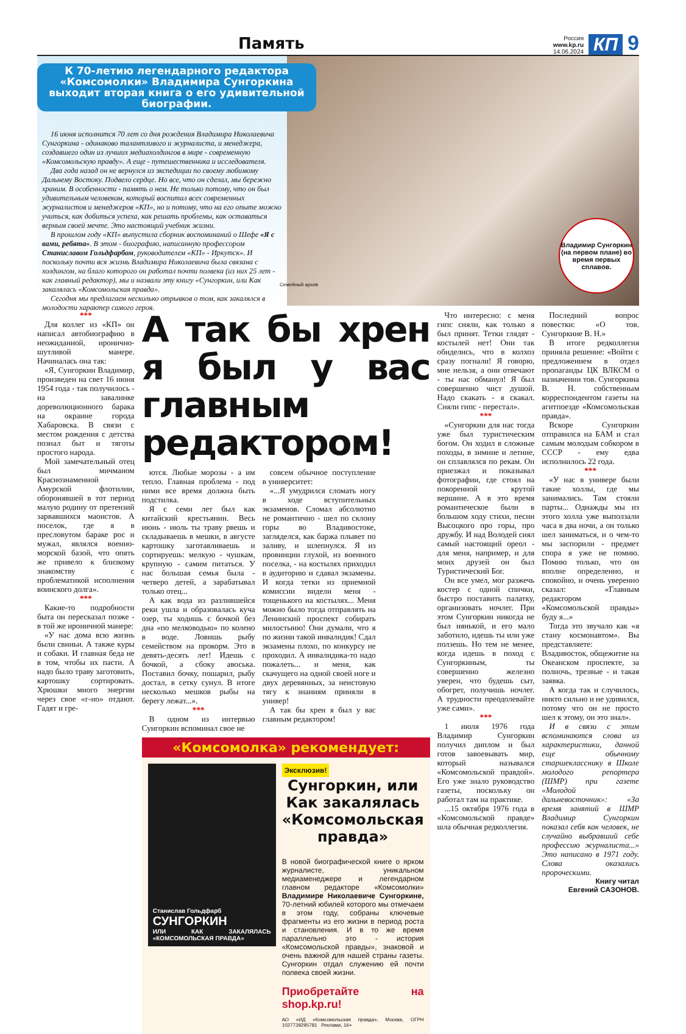Память
Россия
www.kp.ru
14.06.2024
КП 9
К 70-летию легендарного редактора «Комсомолки» Владимира Сунгоркина выходит вторая книга о его удивительной биографии.
16 июня исполнится 70 лет со дня рождения Владимира Николаевича Сунгоркина - одинаково талантливого и журналиста, и менеджера, создавшего один из лучших медиахолдингов в мире - современную «Комсомольскую правду». А еще - путешественника и исследователя.
Два года назад он не вернулся из экспедиции по своему любимому Дальнему Востоку. Подвело сердце. Но все, что он сделал, мы бережно храним. В особенности - память о нем. Не только потому, что он был удивительным человеком, который воспитал всех современных журналистов и менеджеров «КП», но и потому, что на его опыте можно учиться, как добиться успеха, как решать проблемы, как оставаться верным своей мечте. Это настоящий учебник жизни.
В прошлом году «КП» выпустила сборник воспоминаний о Шефе «Я с вами, ребята». В этом - биографию, написанную профессором Станиславом Гольдфарбом, руководителем «КП» - Иркутск». И поскольку почти вся жизнь Владимира Николаевича была связана с холдингом, на благо которого он работал почти полвека (из них 25 лет - как главный редактор), мы и назвали эту книгу «Сунгоркин, или Как закалялась «Комсомольская правда».
Сегодня мы предлагаем несколько отрывков о том, как закалялся в молодости характер самого героя.
Семейный архив
Владимир Сунгоркин (на первом плане) во время первых сплавов.
***
Для коллег из «КП» он написал автобиографию в неожиданной, иронично-шутливой манере. Начиналась она так:
«Я, Сунгоркин Владимир, произведен на свет 16 июня 1954 года - так получилось - на завалинке дореволюционного барака на окраине города Хабаровска. В связи с местом рождения с детства познал быт и тяготы простого народа.
Мой замечательный отец был мичманом Краснознаменной Амурской флотилии, оборонявшей в тот период малую родину от претензий зарвавшихся маоистов. А поселок, где я в пресловутом бараке рос и мужал, являлся военно-морской базой, что опять же привело к близкому знакомству с проблематикой исполнения воинского долга».
***
Какие-то подробности быта он пересказал позже - в той же ироничной манере:
«У нас дома всю жизнь были свиньи. А также куры и собаки. И главная беда не в том, чтобы их пасти. А надо было траву заготовить, картошку сортировать. Хрюшки много энергии через свое «г-но» отдают. Гадят и гре-
А так бы хрен я был у вас главным редактором!
ются. Любые морозы - а им тепло. Главная проблема - под ними все время должна быть подстилка.
Я с семи лет был как китайский крестьянин. Весь июнь - июль ты траву рвешь и складываешь в мешки, в августе картошку заготавливаешь и сортируешь: мелкую - чушкам, крупную - самим питаться. У нас большая семья была - четверо детей, а зарабатывал только отец...
А как вода из разлившейся реки ушла и образовалась куча озер, ты ходишь с бочкой без дна «по мелководью» по колено в воде. Ловишь рыбу семейством на прокорм. Это в девять-десять лет! Идешь с бочкой, а сбоку авоська. Поставил бочку, пошарил, рыбу достал, в сетку сунул. В итоге несколько мешков рыбы на берегу лежат...».
***
В одном из интервью Сунгоркин вспоминал свое не
совсем обычное поступление в университет:
«...Я умудрился сломать ногу в ходе вступительных экзаменов. Сломал абсолютно не романтично - шел по склону горы во Владивостоке, загляделся, как баржа плывет по заливу, и шлепнулся. Я из провинции глухой, из военного поселка, - на костылях приходил в аудиторию и сдавал экзамены. И когда тетки из приемной комиссии видели меня - тощенького на костылях... Меня можно было тогда отправлять на Ленинский проспект собирать милостыню! Они думали, что я по жизни такой инвалидик! Сдал экзамены плохо, по конкурсу не проходил. А инвалидика-то надо пожалеть... и меня, как скачущего на одной своей ноге и двух деревянных, за неистовую тягу к знаниям приняли в универ!
А так бы хрен я был у вас главным редактором!
«Комсомолка» рекомендует:
Станислав Гольдфарб
СУНГОРКИН
ИЛИ КАК ЗАКАЛЯЛАСЬ «КОМСОМОЛЬСКАЯ ПРАВДА»
Эксклюзив!
Сунгоркин, или Как закалялась «Комсомольская правда»
В новой биографической книге о ярком журналисте, уникальном медиаменеджере и легендарном главном редакторе «Комсомолки» Владимире Николаевиче Сунгоркине, 70-летний юбилей которого мы отмечаем в этом году, собраны ключевые фрагменты из его жизни в период роста и становления. И в то же время параллельно это - история «Комсомольской правды», знаковой и очень важной для нашей страны газеты. Сунгоркин отдал служению ей почти полвека своей жизни.
Приобретайте на shop.kp.ru!
АО «ИД «Комсомольская правда», Москва, ОГРН 1027739295781 Реклама, 16+
Что интересно: с меня гипс сняли, как только я был принят. Тетки глядят - костылей нет! Они так обиделись, что в колхоз сразу погнали! Я говорю, мне нельзя, а они отвечают - ты нас обманул! Я был совершенно чист душой. Надо скакать - я скакал. Сняли гипс - перестал».
***
«Сунгоркин для нас тогда уже был туристическим богом. Он ходил в сложные походы, в зимние и летние, он сплавлялся по рекам. Он приезжал и показывал фотографии, где стоял на покоренной крутой вершине. А в это время романтическое были в большом ходу стихи, песни Высоцкого про горы, про дружбу. И над Володей сиял самый настоящий ореол - для меня, например, и для моих друзей он был Туристический Бог.
Он все умел, мог разжечь костер с одной спички, быстро поставить палатку, организовать ночлег. При этом Сунгоркин никогда не был нянькой, и его мало заботило, идешь ты или уже ползешь. Но тем не менее, когда идешь в поход с Сунгоркиным, ты совершенно железно уверен, что будешь сыт, обогрет, получишь ночлег. А трудности преодолевайте уже сами».
***
1 июля 1976 года Владимир Сунгоркин получил диплом и был готов завоевывать мир, который назывался «Комсомольской правдой». Его уже знало руководство газеты, поскольку он работал там на практике.
...15 октября 1976 года в «Комсомольской правде» шла обычная редколлегия.
Последний вопрос повестки: «О тов. Сунгоркине В. Н.»
В итоге редколлегия приняла решение: «Войти с предложением в отдел пропаганды ЦК ВЛКСМ о назначении тов. Сунгоркина В. Н. собственным корреспондентом газеты на агитпоезде «Комсомольская правда».
Вскоре Сунгоркин отправился на БАМ и стал самым молодым собкором в СССР - ему едва исполнилось 22 года.
***
«У нас в универе были такие холлы, где мы занимались. Там стояли парты... Однажды мы из этого холла уже выползали часа в два ночи, а он только шел заниматься, и о чем-то мы заспорили - предмет спора я уже не помню. Помню только, что он вполне определенно, и спокойно, и очень уверенно сказал: «Главным редактором «Комсомольской правды» буду я...»
Тогда это звучало как «я стану космонавтом». Вы представляете: Владивосток, общежитие на Океанском проспекте, за полночь, трезвые - и такая заявка.
А когда так и случилось, никто сильно и не удивился, потому что он не просто шел к этому, он это знал».
И в связи с этим вспоминаются слова из характеристики, данной еще обычному старшекласснику в Школе молодого репортера (ШМР) при газете «Молодой дальневосточник»: «За время занятий в ШМР Владимир Сунгоркин показал себя как человек, не случайно выбравший себе профессию журналиста...» Это написано в 1971 году. Слова оказались пророческими.
Книгу читал
Евгений САЗОНОВ.